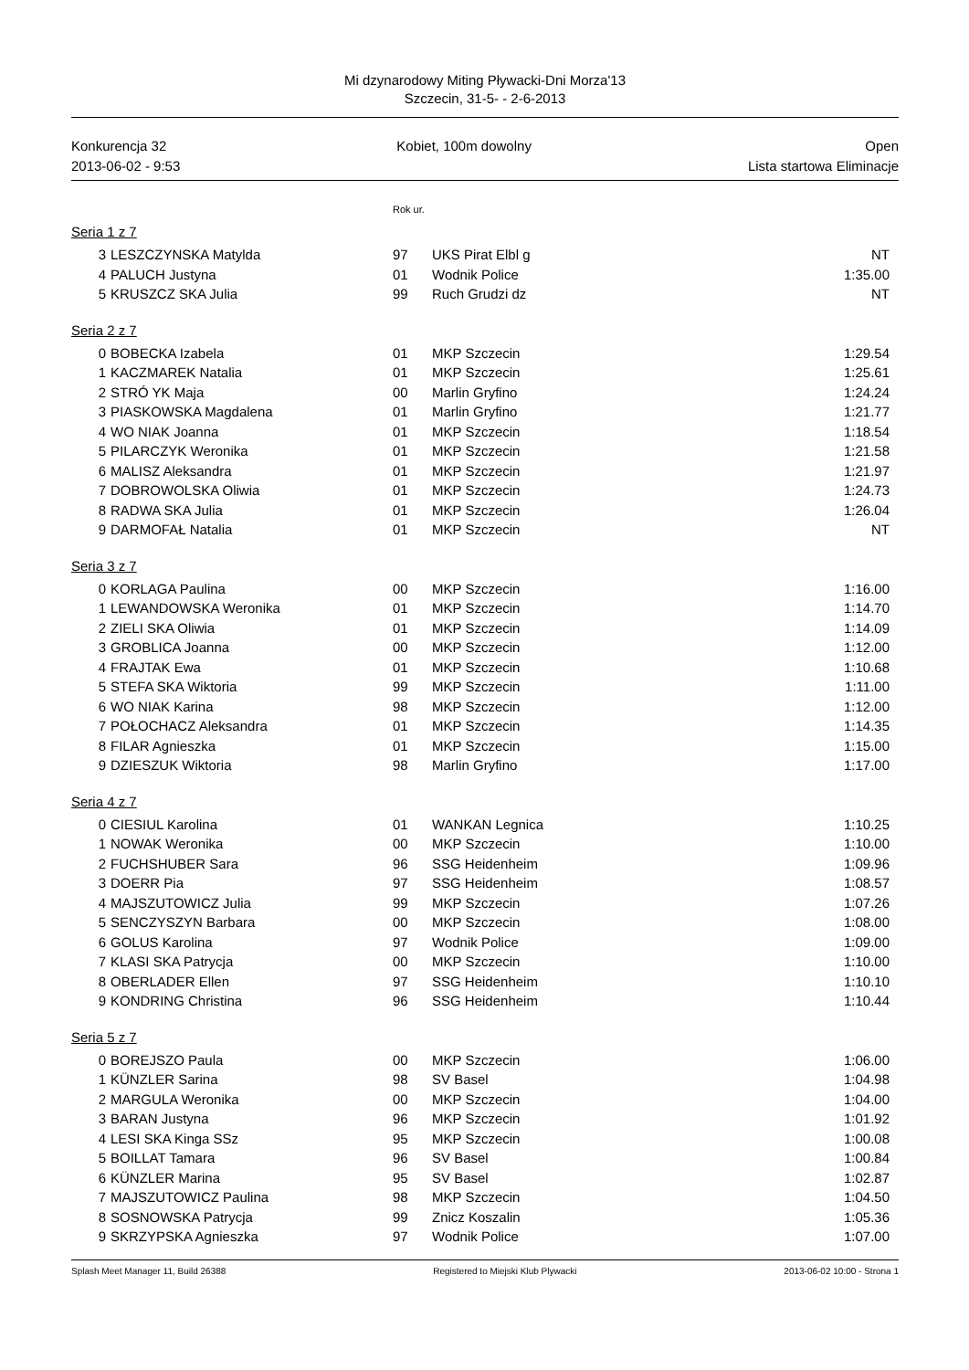Mi dzynarodowy Miting Pływacki-Dni Morza'13
Szczecin, 31-5- - 2-6-2013
Konkurencja 32
2013-06-02 - 9:53
Kobiet, 100m dowolny Open
Lista startowa Eliminacje
Rok ur.
Seria 1 z 7
| 3 | LESZCZYNSKA Matylda | 97 | UKS Pirat Elbl g | NT |
| 4 | PALUCH Justyna | 01 | Wodnik Police | 1:35.00 |
| 5 | KRUSZCZ SKA Julia | 99 | Ruch Grudzi dz | NT |
Seria 2 z 7
| 0 | BOBECKA Izabela | 01 | MKP Szczecin | 1:29.54 |
| 1 | KACZMAREK Natalia | 01 | MKP Szczecin | 1:25.61 |
| 2 | STRÓ YK Maja | 00 | Marlin Gryfino | 1:24.24 |
| 3 | PIASKOWSKA Magdalena | 01 | Marlin Gryfino | 1:21.77 |
| 4 | WO NIAK Joanna | 01 | MKP Szczecin | 1:18.54 |
| 5 | PILARCZYK Weronika | 01 | MKP Szczecin | 1:21.58 |
| 6 | MALISZ Aleksandra | 01 | MKP Szczecin | 1:21.97 |
| 7 | DOBROWOLSKA Oliwia | 01 | MKP Szczecin | 1:24.73 |
| 8 | RADWA SKA Julia | 01 | MKP Szczecin | 1:26.04 |
| 9 | DARMOFAŁ Natalia | 01 | MKP Szczecin | NT |
Seria 3 z 7
| 0 | KORLAGA Paulina | 00 | MKP Szczecin | 1:16.00 |
| 1 | LEWANDOWSKA Weronika | 01 | MKP Szczecin | 1:14.70 |
| 2 | ZIELI SKA Oliwia | 01 | MKP Szczecin | 1:14.09 |
| 3 | GROBLICA Joanna | 00 | MKP Szczecin | 1:12.00 |
| 4 | FRAJTAK Ewa | 01 | MKP Szczecin | 1:10.68 |
| 5 | STEFA SKA Wiktoria | 99 | MKP Szczecin | 1:11.00 |
| 6 | WO NIAK Karina | 98 | MKP Szczecin | 1:12.00 |
| 7 | POŁOCHACZ Aleksandra | 01 | MKP Szczecin | 1:14.35 |
| 8 | FILAR Agnieszka | 01 | MKP Szczecin | 1:15.00 |
| 9 | DZIESZUK Wiktoria | 98 | Marlin Gryfino | 1:17.00 |
Seria 4 z 7
| 0 | CIESIUL Karolina | 01 | WANKAN Legnica | 1:10.25 |
| 1 | NOWAK Weronika | 00 | MKP Szczecin | 1:10.00 |
| 2 | FUCHSHUBER Sara | 96 | SSG Heidenheim | 1:09.96 |
| 3 | DOERR Pia | 97 | SSG Heidenheim | 1:08.57 |
| 4 | MAJSZUTOWICZ Julia | 99 | MKP Szczecin | 1:07.26 |
| 5 | SENCZYSZYN Barbara | 00 | MKP Szczecin | 1:08.00 |
| 6 | GOLUS Karolina | 97 | Wodnik Police | 1:09.00 |
| 7 | KLASI SKA Patrycja | 00 | MKP Szczecin | 1:10.00 |
| 8 | OBERLADER Ellen | 97 | SSG Heidenheim | 1:10.10 |
| 9 | KONDRING Christina | 96 | SSG Heidenheim | 1:10.44 |
Seria 5 z 7
| 0 | BOREJSZO Paula | 00 | MKP Szczecin | 1:06.00 |
| 1 | KÜNZLER Sarina | 98 | SV Basel | 1:04.98 |
| 2 | MARGULA Weronika | 00 | MKP Szczecin | 1:04.00 |
| 3 | BARAN Justyna | 96 | MKP Szczecin | 1:01.92 |
| 4 | LESI SKA Kinga SSz | 95 | MKP Szczecin | 1:00.08 |
| 5 | BOILLAT Tamara | 96 | SV Basel | 1:00.84 |
| 6 | KÜNZLER Marina | 95 | SV Basel | 1:02.87 |
| 7 | MAJSZUTOWICZ Paulina | 98 | MKP Szczecin | 1:04.50 |
| 8 | SOSNOWSKA Patrycja | 99 | Znicz Koszalin | 1:05.36 |
| 9 | SKRZYPSKA Agnieszka | 97 | Wodnik Police | 1:07.00 |
Splash Meet Manager 11, Build 26388 Registered to Miejski Klub Plywacki 2013-06-02 10:00 - Strona 1